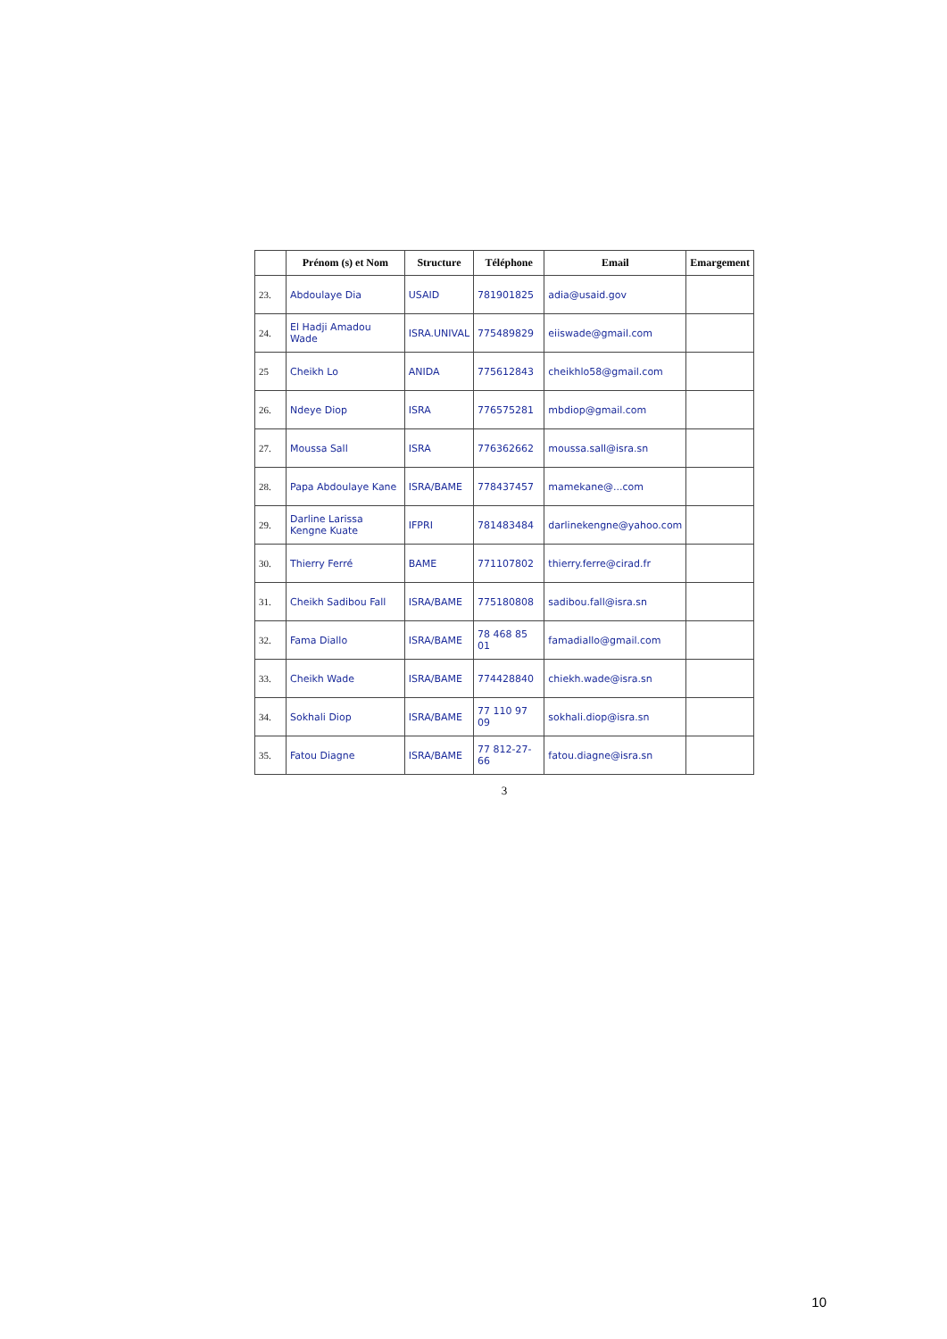| | Prénom (s) et Nom | Structure | Téléphone | Email | Emargement |
| --- | --- | --- | --- | --- | --- |
| 23. | Abdoulaye Dia | USAID | 781901825 | adia@usaid.gov | |
| 24. | El Hadji Amadou Wade | ISRA.UNIVAL | 775489829 | eiiswade@gmail.com | |
| 25 | Cheikh Lo | ANIDA | 775612843 | cheikhlo58@gmail.com | |
| 26. | Ndeye Diop | ISRA | 776575281 | mbdiop@gmail.com | |
| 27. | Moussa Sall | ISRA | 776362662 | moussa.sall@isra.sn | |
| 28. | Papa Abdoulaye Kane | ISRA/BAME | 778437457 | mamekane@...com | |
| 29. | Darline Larissa Kengne Kuate | IFPRI | 781483484 | darlinekengne@yahoo.com | |
| 30. | Thierry Ferré | BAME | 771107802 | thierry.ferre@cirad.fr | |
| 31. | Cheikh Sadibou Fall | ISRA/BAME | 775180808 | sadibou.fall@isra.sn | |
| 32. | Fama Diallo | ISRA/BAME | 78 468 85 01 | famadiallo@gmail.com | |
| 33. | Cheikh Wade | ISRA/BAME | 774428840 | chiekh.wade@isra.sn | |
| 34. | Sokhali Diop | ISRA/BAME | 77 110 97 09 | sokhali.diop@isra.sn | |
| 35. | Fatou Diagne | ISRA/BAME | 77 812-27-66 | fatou.diagne@isra.sn | |
3
10